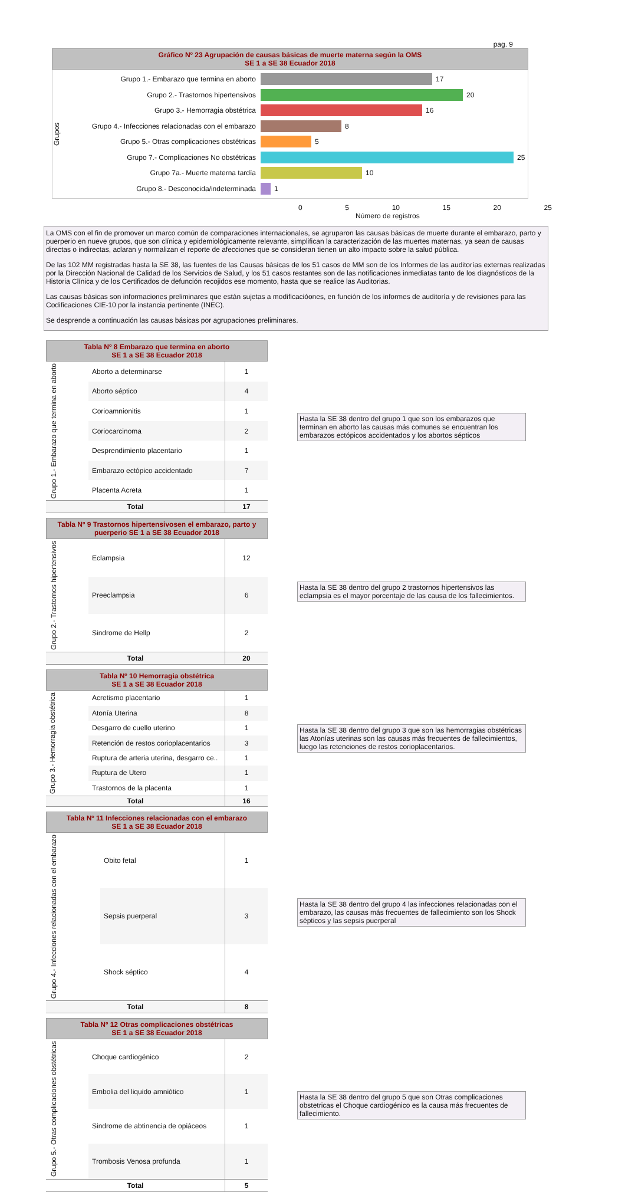pag. 9
Gráfico Nº 23 Agrupación de causas básicas de muerte materna según la OMS
SE 1 a SE 38 Ecuador 2018
Grupos
Grupo 1.- Embarazo que termina en aborto 17
Grupo 2.- Trastornos hipertensivos 20
Grupo 3.- Hemorragia obstétrica 16
Grupo 4.- Infecciones relacionadas con el embarazo 8
Grupo 5.- Otras complicaciones obstétricas 5
Grupo 7.- Complicaciones No obstétricas 25
Grupo 7a.- Muerte materna tardía 10
Grupo 8.- Desconocida/indeterminada 1
0 5 10 15 20 25
Número de registros
La OMS con el fin de promover un marco común de comparaciones internacionales, se agruparon las causas básicas de muerte durante el embarazo, parto y puerperio en nueve grupos, que son clínica y epidemiológicamente relevante, simplifican la caracterización de las muertes maternas, ya sean de causas directas o indirectas, aclaran y normalizan el reporte de afecciones que se consideran tienen un alto impacto sobre la salud pública.
De las 102 MM registradas hasta la SE 38, las fuentes de las Causas básicas de los 51 casos de MM son de los Informes de las auditorías externas realizadas por la Dirección Nacional de Calidad de los Servicios de Salud, y los 51 casos restantes son de las notificaciones inmediatas tanto de los diagnósticos de la Historia Clínica y de los Certificados de defunción recojidos ese momento, hasta que se realice las Auditorias.
Las causas básicas son informaciones preliminares que están sujetas a modificacióones, en función de los informes de auditoría y de revisiones para las Codificaciones CIE-10 por la instancia pertinente (INEC).
Se desprende a continuación las causas básicas por agrupaciones preliminares.
Tabla Nº 8 Embarazo que termina en aborto
SE 1 a SE 38 Ecuador 2018
| Grupo 1.- Embarazo que termina en aborto | Aborto a determinarse | 1 |
| | Aborto séptico | 4 |
| | Corioamnionitis | 1 |
| | Coriocarcinoma | 2 |
| | Desprendimiento placentario | 1 |
| | Embarazo ectópico accidentado | 7 |
| | Placenta Acreta | 1 |
| Total | | 17 |
Hasta la SE 38 dentro del grupo 1 que son los embarazos que terminan en aborto las causas más comunes se encuentran los embarazos ectópicos accidentados y los abortos sépticos
Tabla Nº 9 Trastornos hipertensivosen el embarazo, parto y puerperio SE 1 a SE 38 Ecuador 2018
| Grupo 2.- Trastornos hipertensivos | Eclampsia | 12 |
| | Preeclampsia | 6 |
| | Sindrome de Hellp | 2 |
| Total | | 20 |
Hasta la SE 38 dentro del grupo 2 trastornos hipertensivos las eclampsia es el mayor porcentaje de las causa de los fallecimientos.
Tabla Nº 10 Hemorragia obstétrica
SE 1 a SE 38 Ecuador 2018
| Grupo 3.- Hemorragia obstétrica | Acretismo placentario | 1 |
| | Atonía Uterina | 8 |
| | Desgarro de cuello uterino | 1 |
| | Retención de restos corioplacentarios | 3 |
| | Ruptura de arteria uterina, desgarro ce.. | 1 |
| | Ruptura de Utero | 1 |
| | Trastornos de la placenta | 1 |
| Total | | 16 |
Hasta la SE 38 dentro del grupo 3 que son las hemorragias obstétricas las Atonías uterinas son las causas más frecuentes de fallecimientos, luego las retenciones de restos corioplacentarios.
Tabla Nº 11 Infecciones relacionadas con el embarazo
SE 1 a SE 38 Ecuador 2018
| Grupo 4.- Infecciones relacionadas con el embarazo | Obito fetal | 1 |
| | Sepsis puerperal | 3 |
| | Shock séptico | 4 |
| Total | | 8 |
Hasta la SE 38 dentro del grupo 4 las infecciones relacionadas con el embarazo, las causas más frecuentes de fallecimiento son los Shock sépticos y las sepsis puerperal
Tabla Nº 12 Otras complicaciones obstétricas
SE 1 a SE 38 Ecuador 2018
| Grupo 5.- Otras complicaciones obstétricas | Choque cardiogénico | 2 |
| | Embolia del liquido amniótico | 1 |
| | Sindrome de abtinencia de opiáceos | 1 |
| | Trombosis Venosa profunda | 1 |
| Total | | 5 |
Hasta la SE 38 dentro del grupo 5 que son Otras complicaciones obstetricas el Choque cardiogénico es la causa más frecuentes de fallecimiento.